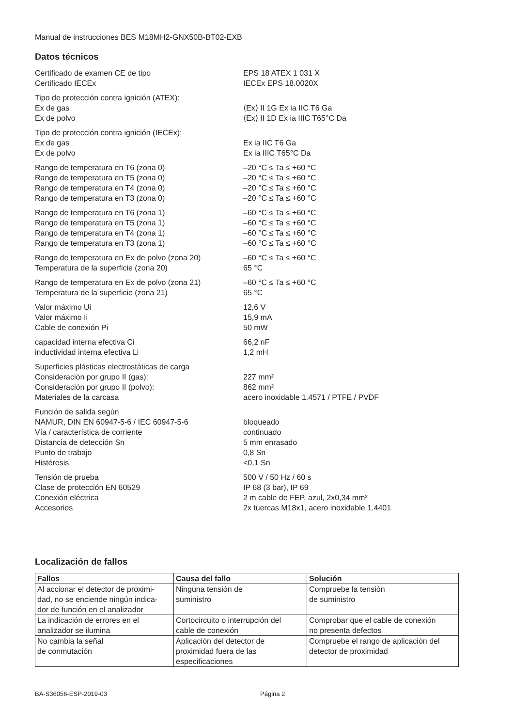Manual de instrucciones BES M18MH2-GNX50B-BT02-EXB
Datos técnicos
Certificado de examen CE de tipo EPS 18 ATEX 1 031 X
Certificado IECEx IECEx EPS 18.0020X
Tipo de protección contra ignición (ATEX):
Ex de gas ⟨Ex⟩ II 1G Ex ia IIC T6 Ga
Ex de polvo ⟨Ex⟩ II 1D Ex ia IIIC T65°C Da
Tipo de protección contra ignición (IECEx):
Ex de gas Ex ia IIC T6 Ga
Ex de polvo Ex ia IIIC T65°C Da
Rango de temperatura en T6 (zona 0) –20 °C ≤ Ta ≤ +60 °C
Rango de temperatura en T5 (zona 0) –20 °C ≤ Ta ≤ +60 °C
Rango de temperatura en T4 (zona 0) –20 °C ≤ Ta ≤ +60 °C
Rango de temperatura en T3 (zona 0) –20 °C ≤ Ta ≤ +60 °C
Rango de temperatura en T6 (zona 1) –60 °C ≤ Ta ≤ +60 °C
Rango de temperatura en T5 (zona 1) –60 °C ≤ Ta ≤ +60 °C
Rango de temperatura en T4 (zona 1) –60 °C ≤ Ta ≤ +60 °C
Rango de temperatura en T3 (zona 1) –60 °C ≤ Ta ≤ +60 °C
Rango de temperatura en Ex de polvo (zona 20) –60 °C ≤ Ta ≤ +60 °C
Temperatura de la superficie (zona 20) 65 °C
Rango de temperatura en Ex de polvo (zona 21) –60 °C ≤ Ta ≤ +60 °C
Temperatura de la superficie (zona 21) 65 °C
Valor máximo Ui 12,6 V
Valor máximo Ii 15,9 mA
Cable de conexión Pi 50 mW
capacidad interna efectiva Ci 66,2 nF
inductividad interna efectiva Li 1,2 mH
Superficies plásticas electrostáticas de carga
Consideración por grupo II (gas): 227 mm²
Consideración por grupo II (polvo): 862 mm²
Materiales de la carcasa acero inoxidable 1.4571 / PTFE / PVDF
Función de salida según
NAMUR, DIN EN 60947-5-6 / IEC 60947-5-6 bloqueado
Vía / característica de corriente continuado
Distancia de detección Sn 5 mm enrasado
Punto de trabajo 0,8 Sn
Histéresis <0,1 Sn
Tensión de prueba 500 V / 50 Hz / 60 s
Clase de protección EN 60529 IP 68 (3 bar), IP 69
Conexión eléctrica 2 m cable de FEP, azul, 2x0,34 mm²
Accesorios 2x tuercas M18x1, acero inoxidable 1.4401
Localización de fallos
| Fallos | Causa del fallo | Solución |
| --- | --- | --- |
| Al accionar el detector de proximi- dad, no se enciende ningún indica- dor de función en el analizador | Ninguna tensión de suministro | Compruebe la tensión de suministro |
| La indicación de errores en el analizador se ilumina | Cortocircuito o interrupción del cable de conexión | Comprobar que el cable de conexión no presenta defectos |
| No cambia la señal de conmutación | Aplicación del detector de proximidad fuera de las especificaciones | Compruebe el rango de aplicación del detector de proximidad |
BA-S36056-ESP-2019-03 Página 2